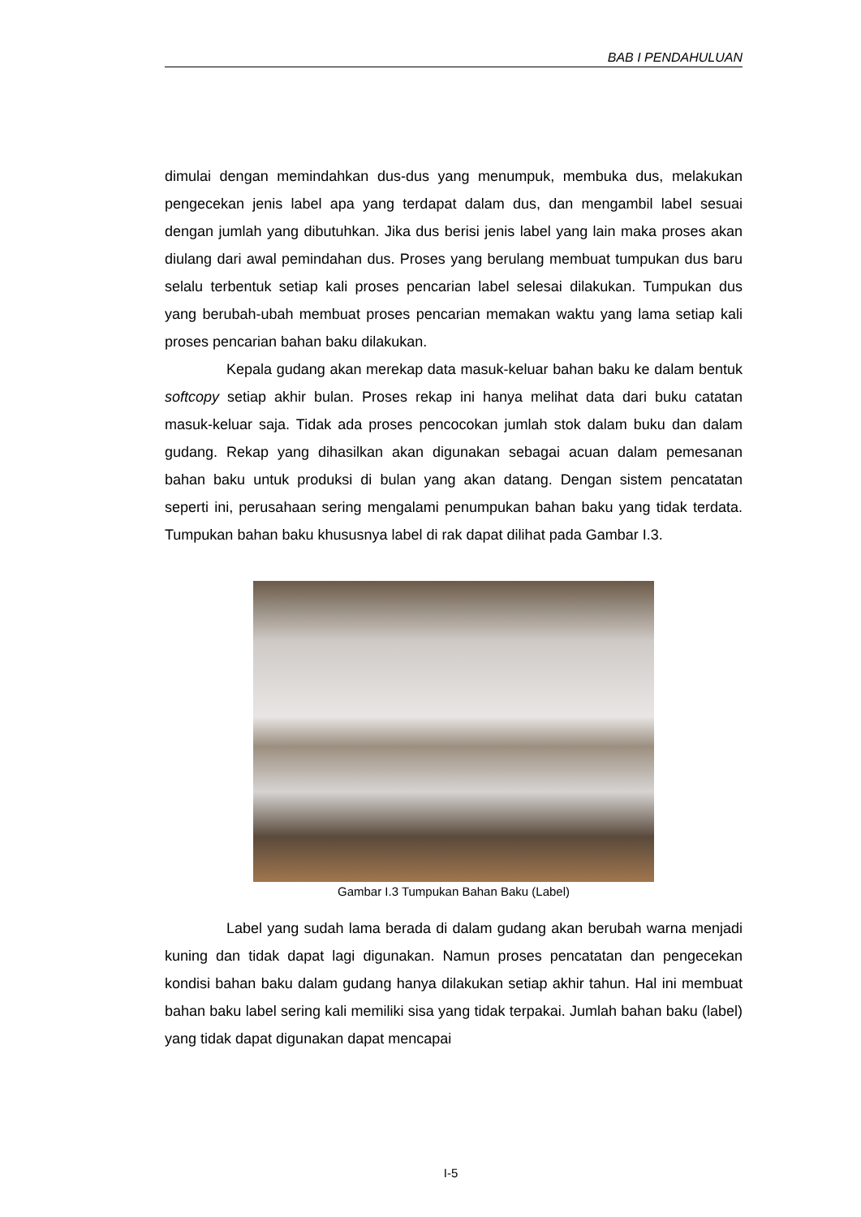BAB I PENDAHULUAN
dimulai dengan memindahkan dus-dus yang menumpuk, membuka dus, melakukan pengecekan jenis label apa yang terdapat dalam dus, dan mengambil label sesuai dengan jumlah yang dibutuhkan. Jika dus berisi jenis label yang lain maka proses akan diulang dari awal pemindahan dus. Proses yang berulang membuat tumpukan dus baru selalu terbentuk setiap kali proses pencarian label selesai dilakukan. Tumpukan dus yang berubah-ubah membuat proses pencarian memakan waktu yang lama setiap kali proses pencarian bahan baku dilakukan.
Kepala gudang akan merekap data masuk-keluar bahan baku ke dalam bentuk softcopy setiap akhir bulan. Proses rekap ini hanya melihat data dari buku catatan masuk-keluar saja. Tidak ada proses pencocokan jumlah stok dalam buku dan dalam gudang. Rekap yang dihasilkan akan digunakan sebagai acuan dalam pemesanan bahan baku untuk produksi di bulan yang akan datang. Dengan sistem pencatatan seperti ini, perusahaan sering mengalami penumpukan bahan baku yang tidak terdata. Tumpukan bahan baku khususnya label di rak dapat dilihat pada Gambar I.3.
Gambar I.3 Tumpukan Bahan Baku (Label)
Label yang sudah lama berada di dalam gudang akan berubah warna menjadi kuning dan tidak dapat lagi digunakan. Namun proses pencatatan dan pengecekan kondisi bahan baku dalam gudang hanya dilakukan setiap akhir tahun. Hal ini membuat bahan baku label sering kali memiliki sisa yang tidak terpakai. Jumlah bahan baku (label) yang tidak dapat digunakan dapat mencapai
I-5